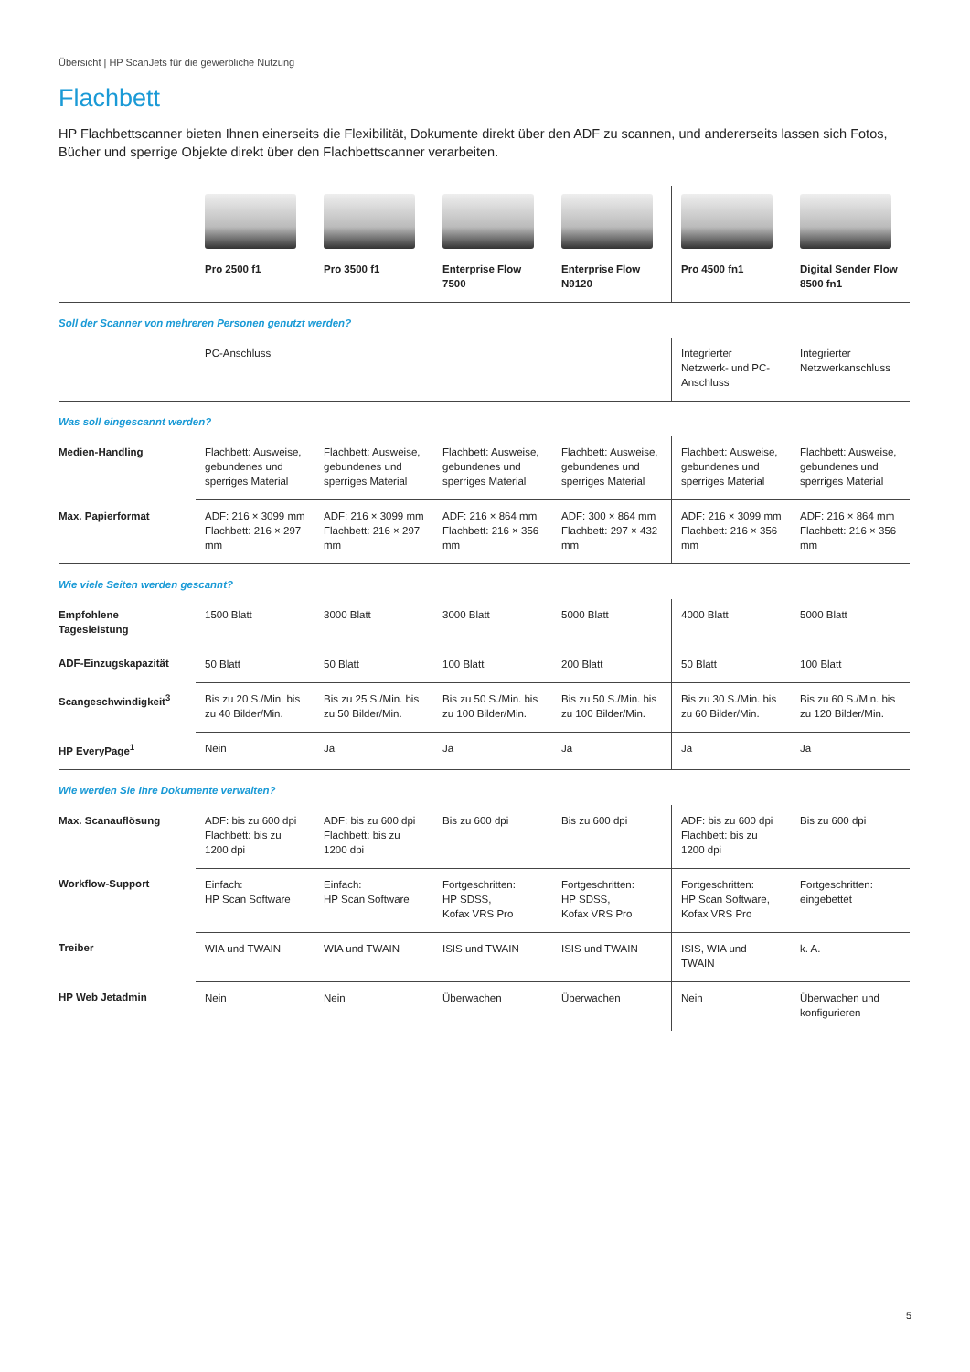Übersicht | HP ScanJets für die gewerbliche Nutzung
Flachbett
HP Flachbettscanner bieten Ihnen einerseits die Flexibilität, Dokumente direkt über den ADF zu scannen, und andererseits lassen sich Fotos, Bücher und sperrige Objekte direkt über den Flachbettscanner verarbeiten.
| | Pro 2500 f1 | Pro 3500 f1 | Enterprise Flow 7500 | Enterprise Flow N9120 | Pro 4500 fn1 | Digital Sender Flow 8500 fn1 |
| Soll der Scanner von mehreren Personen genutzt werden? | | | | | | |
| | PC-Anschluss | | | | Integrierter Netzwerk- und PC-Anschluss | Integrierter Netzwerkanschluss |
| Was soll eingescannt werden? | | | | | | |
| Medien-Handling | Flachbett: Ausweise, gebundenes und sperriges Material | Flachbett: Ausweise, gebundenes und sperriges Material | Flachbett: Ausweise, gebundenes und sperriges Material | Flachbett: Ausweise, gebundenes und sperriges Material | Flachbett: Ausweise, gebundenes und sperriges Material | Flachbett: Ausweise, gebundenes und sperriges Material |
| Max. Papierformat | ADF: 216 × 3099 mm Flachbett: 216 × 297 mm | ADF: 216 × 3099 mm Flachbett: 216 × 297 mm | ADF: 216 × 864 mm Flachbett: 216 × 356 mm | ADF: 300 × 864 mm Flachbett: 297 × 432 mm | ADF: 216 × 3099 mm Flachbett: 216 × 356 mm | ADF: 216 × 864 mm Flachbett: 216 × 356 mm |
| Wie viele Seiten werden gescannt? | | | | | | |
| Empfohlene Tagesleistung | 1500 Blatt | 3000 Blatt | 3000 Blatt | 5000 Blatt | 4000 Blatt | 5000 Blatt |
| ADF-Einzugskapazität | 50 Blatt | 50 Blatt | 100 Blatt | 200 Blatt | 50 Blatt | 100 Blatt |
| Scangeschwindigkeit<sup>3</sup> | Bis zu 20 S./Min. bis zu 40 Bilder/Min. | Bis zu 25 S./Min. bis zu 50 Bilder/Min. | Bis zu 50 S./Min. bis zu 100 Bilder/Min. | Bis zu 50 S./Min. bis zu 100 Bilder/Min. | Bis zu 30 S./Min. bis zu 60 Bilder/Min. | Bis zu 60 S./Min. bis zu 120 Bilder/Min. |
| HP EveryPage<sup>1</sup> | Nein | Ja | Ja | Ja | Ja | Ja |
| Wie werden Sie Ihre Dokumente verwalten? | | | | | | |
| Max. Scanauflösung | ADF: bis zu 600 dpi Flachbett: bis zu 1200 dpi | ADF: bis zu 600 dpi Flachbett: bis zu 1200 dpi | Bis zu 600 dpi | Bis zu 600 dpi | ADF: bis zu 600 dpi Flachbett: bis zu 1200 dpi | Bis zu 600 dpi |
| Workflow-Support | Einfach: HP Scan Software | Einfach: HP Scan Software | Fortgeschritten: HP SDSS, Kofax VRS Pro | Fortgeschritten: HP SDSS, Kofax VRS Pro | Fortgeschritten: HP Scan Software, Kofax VRS Pro | Fortgeschritten: eingebettet |
| Treiber | WIA und TWAIN | WIA und TWAIN | ISIS und TWAIN | ISIS und TWAIN | ISIS, WIA und TWAIN | k. A. |
| HP Web Jetadmin | Nein | Nein | Überwachen | Überwachen | Nein | Überwachen und konfigurieren |
5